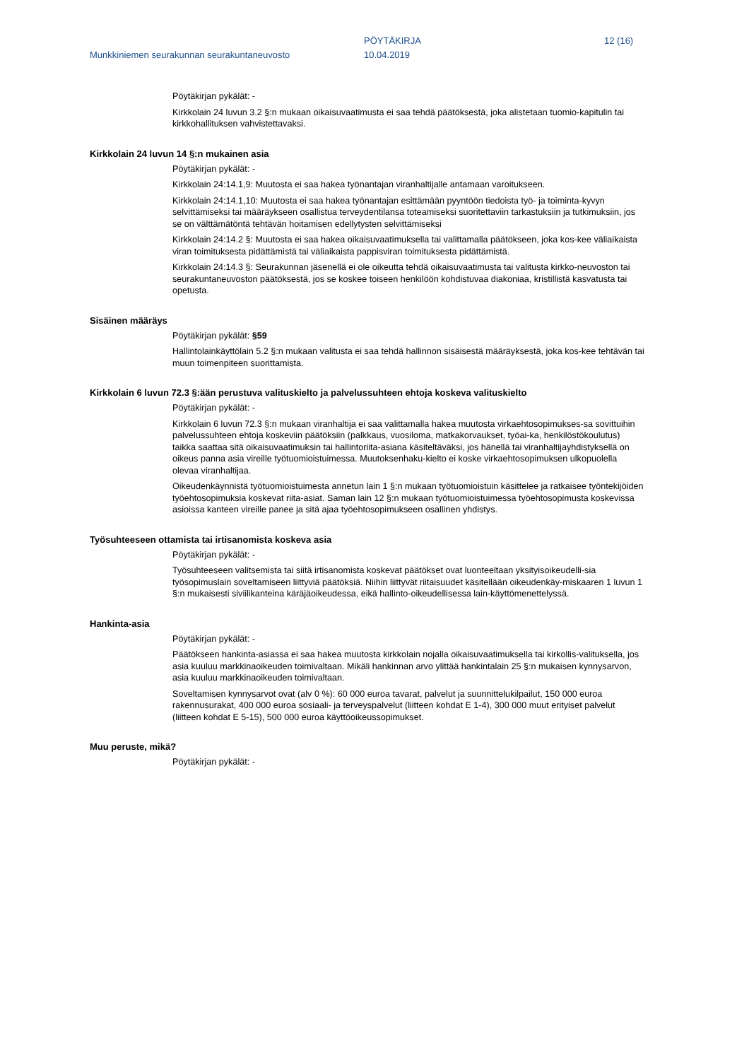Munkkiniemen seurakunnan seurakuntaneuvosto
PÖYTÄKIRJA
10.04.2019
12 (16)
Pöytäkirjan pykälät: -
Kirkkolain 24 luvun 3.2 §:n mukaan oikaisuvaatimusta ei saa tehdä päätöksestä, joka alistetaan tuomio-kapitulin tai kirkkohallituksen vahvistettavaksi.
Kirkkolain 24 luvun 14 §:n mukainen asia
Pöytäkirjan pykälät: -
Kirkkolain 24:14.1,9: Muutosta ei saa hakea työnantajan viranhaltijalle antamaan varoitukseen.
Kirkkolain 24:14.1,10: Muutosta ei saa hakea työnantajan esittämään pyyntöön tiedoista työ- ja toiminta-kyvyn selvittämiseksi tai määräykseen osallistua terveydentilansa toteamiseksi suoritettaviin tarkastuksiin ja tutkimuksiin, jos se on välttämätöntä tehtävän hoitamisen edellytysten selvittämiseksi
Kirkkolain 24:14.2 §: Muutosta ei saa hakea oikaisuvaatimuksella tai valittamalla päätökseen, joka kos-kee väliaikaista viran toimituksesta pidättämistä tai väliaikaista pappisviran toimituksesta pidättämistä.
Kirkkolain 24:14.3 §: Seurakunnan jäsenellä ei ole oikeutta tehdä oikaisuvaatimusta tai valitusta kirkko-neuvoston tai seurakuntaneuvoston päätöksestä, jos se koskee toiseen henkilöön kohdistuvaa diakoniaa, kristillistä kasvatusta tai opetusta.
Sisäinen määräys
Pöytäkirjan pykälät: §59
Hallintolainkäyttölain 5.2 §:n mukaan valitusta ei saa tehdä hallinnon sisäisestä määräyksestä, joka kos-kee tehtävän tai muun toimenpiteen suorittamista.
Kirkkolain 6 luvun 72.3 §:ään perustuva valituskielto ja palvelussuhteen ehtoja koskeva valituskielto
Pöytäkirjan pykälät: -
Kirkkolain 6 luvun 72.3 §:n mukaan viranhaltija ei saa valittamalla hakea muutosta virkaehtosopimukses-sa sovittuihin palvelussuhteen ehtoja koskeviin päätöksiin (palkkaus, vuosiloma, matkakorvaukset, työai-ka, henkilöstökoulutus) taikka saattaa sitä oikaisuvaatimuksin tai hallintoriita-asiana käsiteltäväksi, jos hänellä tai viranhaltijayhdistyksellä on oikeus panna asia vireille työtuomioistuimessa. Muutoksenhaku-kielto ei koske virkaehtosopimuksen ulkopuolella olevaa viranhaltijaa.
Oikeudenkäynnistä työtuomioistuimesta annetun lain 1 §:n mukaan työtuomioistuin käsittelee ja ratkaisee työntekijöiden työehtosopimuksia koskevat riita-asiat. Saman lain 12 §:n mukaan työtuomioistuimessa työehtosopimusta koskevissa asioissa kanteen vireille panee ja sitä ajaa työehtosopimukseen osallinen yhdistys.
Työsuhteeseen ottamista tai irtisanomista koskeva asia
Pöytäkirjan pykälät: -
Työsuhteeseen valitsemista tai siitä irtisanomista koskevat päätökset ovat luonteeltaan yksityisoikeudelli-sia työsopimuslain soveltamiseen liittyviä päätöksiä. Niihin liittyvät riitaisuudet käsitellään oikeudenkäy-miskaaren 1 luvun 1 §:n mukaisesti siviilikanteina käräjäoikeudessa, eikä hallinto-oikeudellisessa lain-käyttömenettelyssä.
Hankinta-asia
Pöytäkirjan pykälät: -
Päätökseen hankinta-asiassa ei saa hakea muutosta kirkkolain nojalla oikaisuvaatimuksella tai kirkollis-valituksella, jos asia kuuluu markkinaoikeuden toimivaltaan. Mikäli hankinnan arvo ylittää hankintalain 25 §:n mukaisen kynnysarvon, asia kuuluu markkinaoikeuden toimivaltaan.
Soveltamisen kynnysarvot ovat (alv 0 %): 60 000 euroa tavarat, palvelut ja suunnittelukilpailut, 150 000 euroa rakennusurakat, 400 000 euroa sosiaali- ja terveyspalvelut (liitteen kohdat E 1-4), 300 000 muut erityiset palvelut (liitteen kohdat E 5-15), 500 000 euroa käyttöoikeussopimukset.
Muu peruste, mikä?
Pöytäkirjan pykälät: -